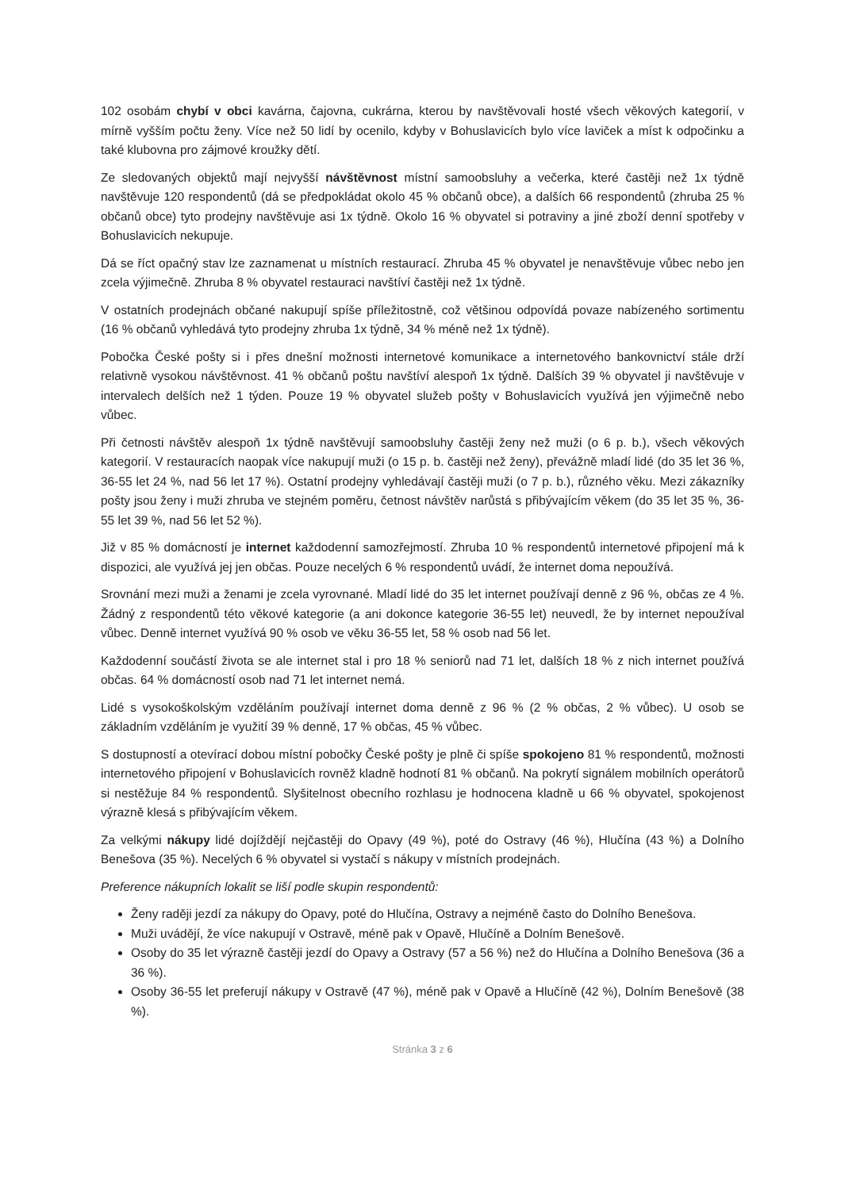102 osobám chybí v obci kavárna, čajovna, cukrárna, kterou by navštěvovali hosté všech věkových kategorií, v mírně vyšším počtu ženy. Více než 50 lidí by ocenilo, kdyby v Bohuslavicích bylo více laviček a míst k odpočinku a také klubovna pro zájmové kroužky dětí.
Ze sledovaných objektů mají nejvyšší návštěvnost místní samoobsluhy a večerka, které častěji než 1x týdně navštěvuje 120 respondentů (dá se předpokládat okolo 45 % občanů obce), a dalších 66 respondentů (zhruba 25 % občanů obce) tyto prodejny navštěvuje asi 1x týdně. Okolo 16 % obyvatel si potraviny a jiné zboží denní spotřeby v Bohuslavicích nekupuje.
Dá se říct opačný stav lze zaznamenat u místních restaurací. Zhruba 45 % obyvatel je nenavštěvuje vůbec nebo jen zcela výjimečně. Zhruba 8 % obyvatel restauraci navštíví častěji než 1x týdně.
V ostatních prodejnách občané nakupují spíše příležitostně, což většinou odpovídá povaze nabízeného sortimentu (16 % občanů vyhledává tyto prodejny zhruba 1x týdně, 34 % méně než 1x týdně).
Pobočka České pošty si i přes dnešní možnosti internetové komunikace a internetového bankovnictví stále drží relativně vysokou návštěvnost. 41 % občanů poštu navštíví alespoň 1x týdně. Dalších 39 % obyvatel ji navštěvuje v intervalech delších než 1 týden. Pouze 19 % obyvatel služeb pošty v Bohuslavicích využívá jen výjimečně nebo vůbec.
Při četnosti návštěv alespoň 1x týdně navštěvují samoobsluhy častěji ženy než muži (o 6 p. b.), všech věkových kategorií. V restauracích naopak více nakupují muži (o 15 p. b. častěji než ženy), převážně mladí lidé (do 35 let 36 %, 36-55 let 24 %, nad 56 let 17 %). Ostatní prodejny vyhledávají častěji muži (o 7 p. b.), různého věku. Mezi zákazníky pošty jsou ženy i muži zhruba ve stejném poměru, četnost návštěv narůstá s přibývajícím věkem (do 35 let 35 %, 36-55 let 39 %, nad 56 let 52 %).
Již v 85 % domácností je internet každodenní samozřejmostí. Zhruba 10 % respondentů internetové připojení má k dispozici, ale využívá jej jen občas. Pouze necelých 6 % respondentů uvádí, že internet doma nepoužívá.
Srovnání mezi muži a ženami je zcela vyrovnané. Mladí lidé do 35 let internet používají denně z 96 %, občas ze 4 %. Žádný z respondentů této věkové kategorie (a ani dokonce kategorie 36-55 let) neuvedl, že by internet nepoužíval vůbec. Denně internet využívá 90 % osob ve věku 36-55 let, 58 % osob nad 56 let.
Každodenní součástí života se ale internet stal i pro 18 % seniorů nad 71 let, dalších 18 % z nich internet používá občas. 64 % domácností osob nad 71 let internet nemá.
Lidé s vysokoškolským vzděláním používají internet doma denně z 96 % (2 % občas, 2 % vůbec). U osob se základním vzděláním je využití 39 % denně, 17 % občas, 45 % vůbec.
S dostupností a otevírací dobou místní pobočky České pošty je plně či spíše spokojeno 81 % respondentů, možnosti internetového připojení v Bohuslavicích rovněž kladně hodnotí 81 % občanů. Na pokrytí signálem mobilních operátorů si nestěžuje 84 % respondentů. Slyšitelnost obecního rozhlasu je hodnocena kladně u 66 % obyvatel, spokojenost výrazně klesá s přibývajícím věkem.
Za velkými nákupy lidé dojíždějí nejčastěji do Opavy (49 %), poté do Ostravy (46 %), Hlučína (43 %) a Dolního Benešova (35 %). Necelých 6 % obyvatel si vystačí s nákupy v místních prodejnách.
Preference nákupních lokalit se liší podle skupin respondentů:
Ženy raději jezdí za nákupy do Opavy, poté do Hlučína, Ostravy a nejméně často do Dolního Benešova.
Muži uvádějí, že více nakupují v Ostravě, méně pak v Opavě, Hlučíně a Dolním Benešově.
Osoby do 35 let výrazně častěji jezdí do Opavy a Ostravy (57 a 56 %) než do Hlučína a Dolního Benešova (36 a 36 %).
Osoby 36-55 let preferují nákupy v Ostravě (47 %), méně pak v Opavě a Hlučíně (42 %), Dolním Benešově (38 %).
Stránka 3 z 6